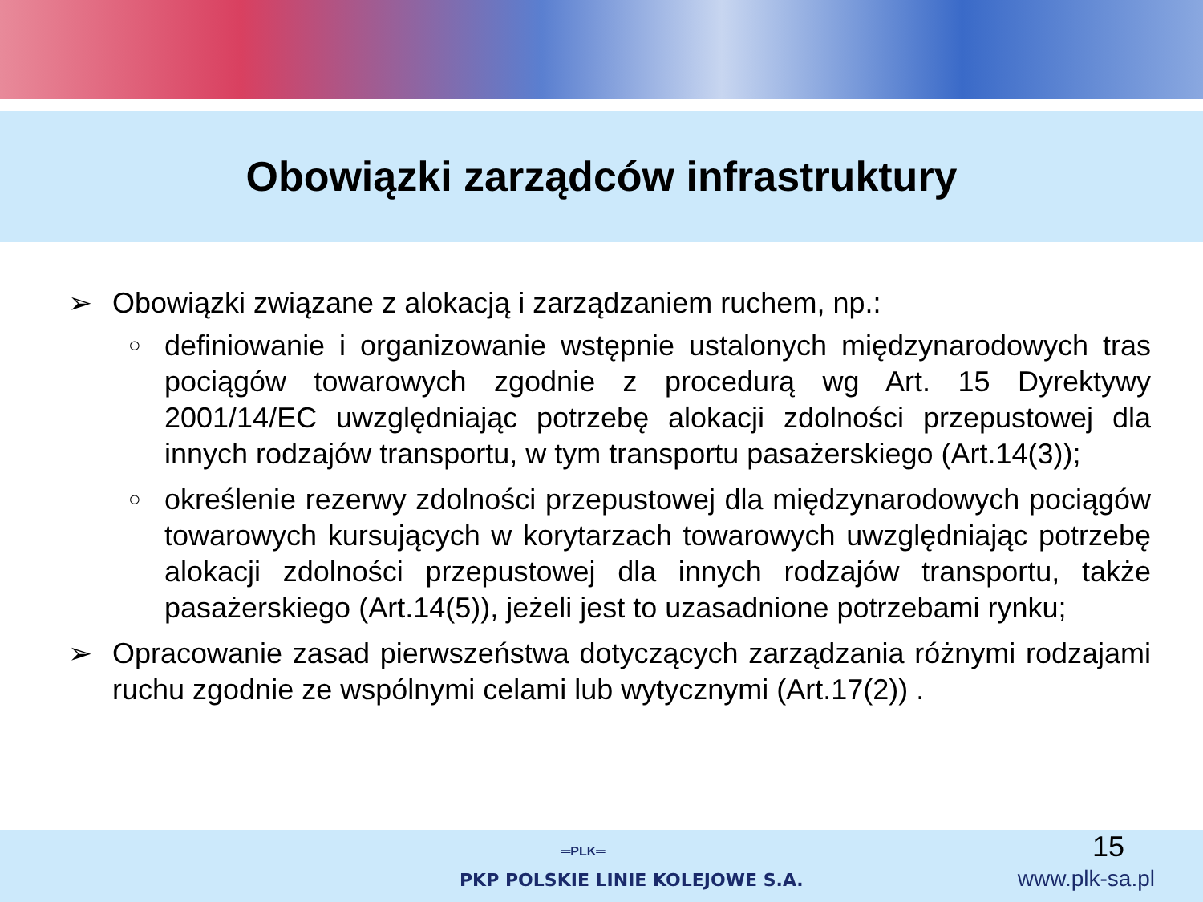Obowiązki zarządców infrastruktury
➢ Obowiązki związane z alokacją i zarządzaniem ruchem, np.:
○ definiowanie i organizowanie wstępnie ustalonych międzynarodowych tras pociągów towarowych zgodnie z procedurą wg Art. 15 Dyrektywy 2001/14/EC uwzględniając potrzebę alokacji zdolności przepustowej dla innych rodzajów transportu, w tym transportu pasażerskiego (Art.14(3));
○ określenie rezerwy zdolności przepustowej dla międzynarodowych pociągów towarowych kursujących w korytarzach towarowych uwzględniając potrzebę alokacji zdolności przepustowej dla innych rodzajów transportu, także pasażerskiego (Art.14(5)), jeżeli jest to uzasadnione potrzebami rynku;
➢ Opracowanie zasad pierwszeństwa dotyczących zarządzania różnymi rodzajami ruchu zgodnie ze wspólnymi celami lub wytycznymi (Art.17(2)) .
═PLK═
PKP POLSKIE LINIE KOLEJOWE S.A.
15
www.plk-sa.pl